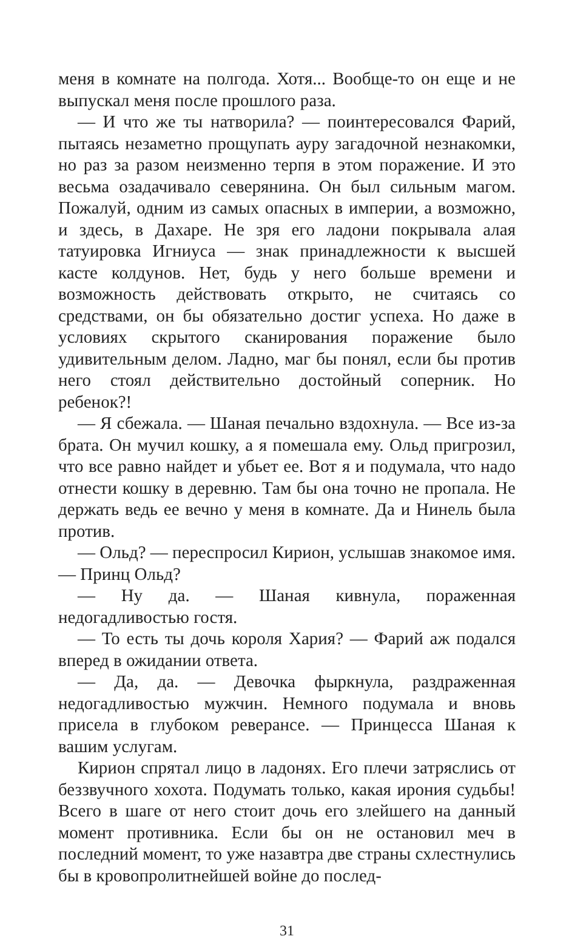меня в комнате на полгода. Хотя... Вообще-то он еще и не выпускал меня после прошлого раза.
— И что же ты натворила? — поинтересовался Фарий, пытаясь незаметно прощупать ауру загадочной незнакомки, но раз за разом неизменно терпя в этом поражение. И это весьма озадачивало северянина. Он был сильным магом. Пожалуй, одним из самых опасных в империи, а возможно, и здесь, в Дахаре. Не зря его ладони покрывала алая татуировка Игниуса — знак принадлежности к высшей касте колдунов. Нет, будь у него больше времени и возможность действовать открыто, не считаясь со средствами, он бы обязательно достиг успеха. Но даже в условиях скрытого сканирования поражение было удивительным делом. Ладно, маг бы понял, если бы против него стоял действительно достойный соперник. Но ребенок?!
— Я сбежала. — Шаная печально вздохнула. — Все из-за брата. Он мучил кошку, а я помешала ему. Ольд пригрозил, что все равно найдет и убьет ее. Вот я и подумала, что надо отнести кошку в деревню. Там бы она точно не пропала. Не держать ведь ее вечно у меня в комнате. Да и Нинель была против.
— Ольд? — переспросил Кирион, услышав знакомое имя. — Принц Ольд?
— Ну да. — Шаная кивнула, пораженная недогадливостью гостя.
— То есть ты дочь короля Хария? — Фарий аж подался вперед в ожидании ответа.
— Да, да. — Девочка фыркнула, раздраженная недогадливостью мужчин. Немного подумала и вновь присела в глубоком реверансе. — Принцесса Шаная к вашим услугам.
Кирион спрятал лицо в ладонях. Его плечи затряслись от беззвучного хохота. Подумать только, какая ирония судьбы! Всего в шаге от него стоит дочь его злейшего на данный момент противника. Если бы он не остановил меч в последний момент, то уже назавтра две страны схлестнулись бы в кровопролитнейшей войне до послед-
31